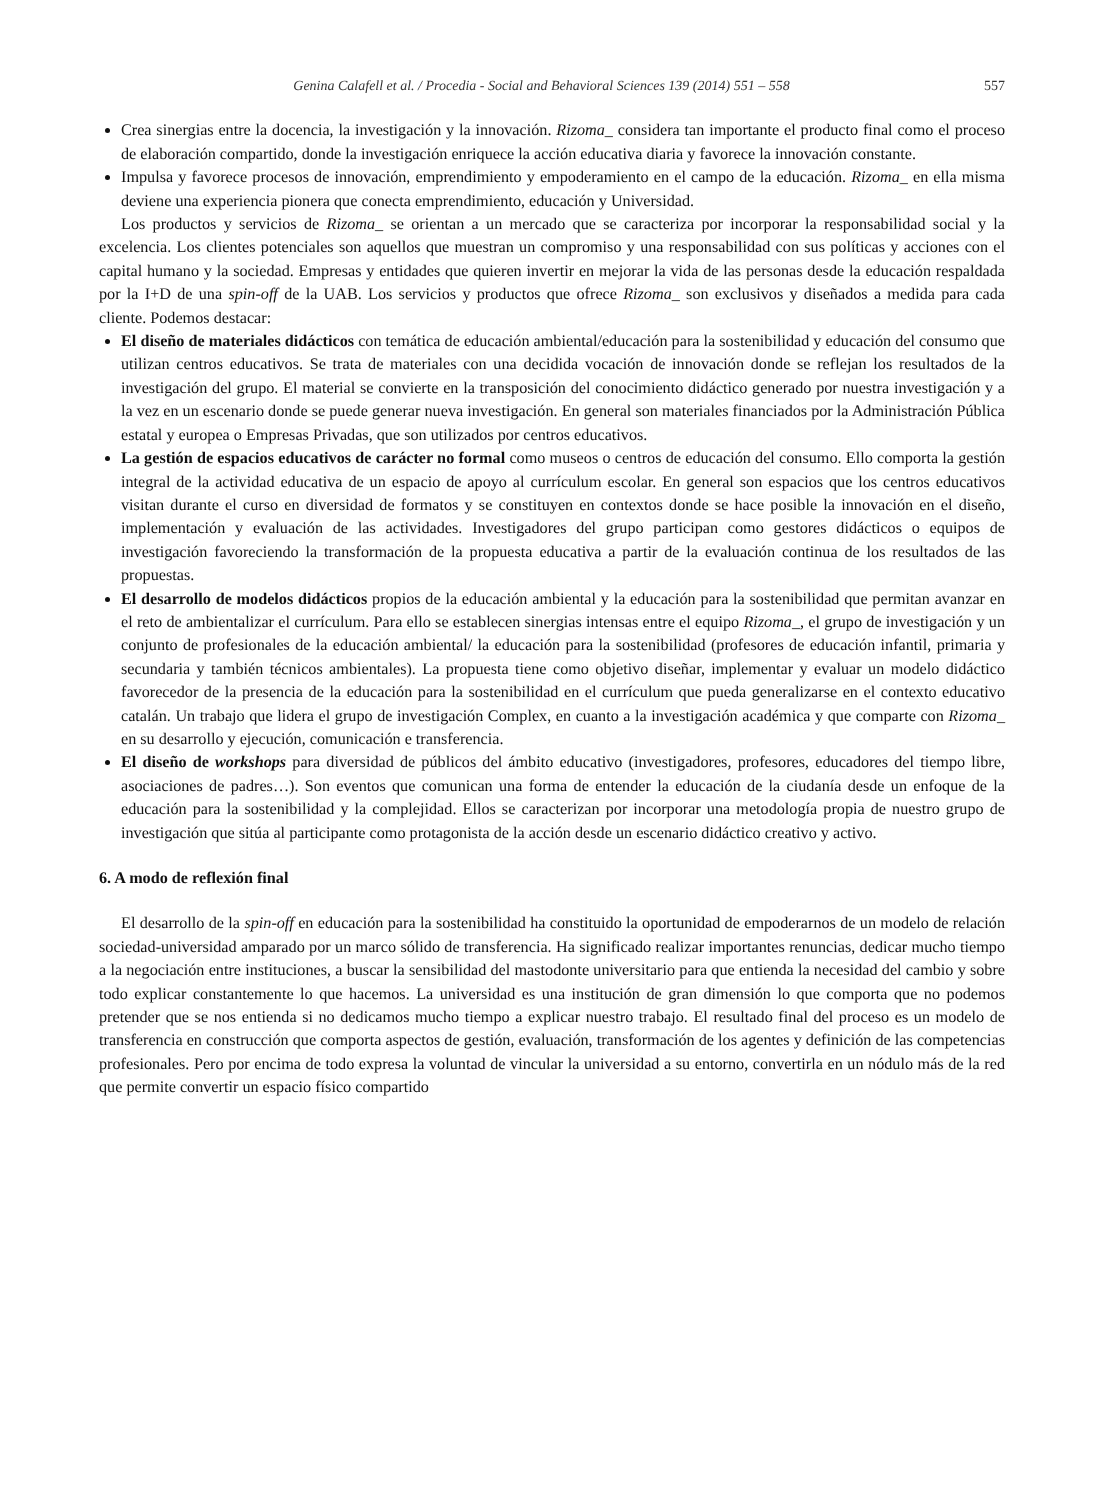Genina Calafell et al. / Procedia - Social and Behavioral Sciences 139 (2014) 551 – 558 557
Crea sinergias entre la docencia, la investigación y la innovación. Rizoma_ considera tan importante el producto final como el proceso de elaboración compartido, donde la investigación enriquece la acción educativa diaria y favorece la innovación constante.
Impulsa y favorece procesos de innovación, emprendimiento y empoderamiento en el campo de la educación. Rizoma_ en ella misma deviene una experiencia pionera que conecta emprendimiento, educación y Universidad.
Los productos y servicios de Rizoma_ se orientan a un mercado que se caracteriza por incorporar la responsabilidad social y la excelencia. Los clientes potenciales son aquellos que muestran un compromiso y una responsabilidad con sus políticas y acciones con el capital humano y la sociedad. Empresas y entidades que quieren invertir en mejorar la vida de las personas desde la educación respaldada por la I+D de una spin-off de la UAB. Los servicios y productos que ofrece Rizoma_ son exclusivos y diseñados a medida para cada cliente. Podemos destacar:
El diseño de materiales didácticos con temática de educación ambiental/educación para la sostenibilidad y educación del consumo que utilizan centros educativos. Se trata de materiales con una decidida vocación de innovación donde se reflejan los resultados de la investigación del grupo. El material se convierte en la transposición del conocimiento didáctico generado por nuestra investigación y a la vez en un escenario donde se puede generar nueva investigación. En general son materiales financiados por la Administración Pública estatal y europea o Empresas Privadas, que son utilizados por centros educativos.
La gestión de espacios educativos de carácter no formal como museos o centros de educación del consumo. Ello comporta la gestión integral de la actividad educativa de un espacio de apoyo al currículum escolar. En general son espacios que los centros educativos visitan durante el curso en diversidad de formatos y se constituyen en contextos donde se hace posible la innovación en el diseño, implementación y evaluación de las actividades. Investigadores del grupo participan como gestores didácticos o equipos de investigación favoreciendo la transformación de la propuesta educativa a partir de la evaluación continua de los resultados de las propuestas.
El desarrollo de modelos didácticos propios de la educación ambiental y la educación para la sostenibilidad que permitan avanzar en el reto de ambientalizar el currículum. Para ello se establecen sinergias intensas entre el equipo Rizoma_, el grupo de investigación y un conjunto de profesionales de la educación ambiental/ la educación para la sostenibilidad (profesores de educación infantil, primaria y secundaria y también técnicos ambientales). La propuesta tiene como objetivo diseñar, implementar y evaluar un modelo didáctico favorecedor de la presencia de la educación para la sostenibilidad en el currículum que pueda generalizarse en el contexto educativo catalán. Un trabajo que lidera el grupo de investigación Complex, en cuanto a la investigación académica y que comparte con Rizoma_ en su desarrollo y ejecución, comunicación e transferencia.
El diseño de workshops para diversidad de públicos del ámbito educativo (investigadores, profesores, educadores del tiempo libre, asociaciones de padres…). Son eventos que comunican una forma de entender la educación de la ciudanía desde un enfoque de la educación para la sostenibilidad y la complejidad. Ellos se caracterizan por incorporar una metodología propia de nuestro grupo de investigación que sitúa al participante como protagonista de la acción desde un escenario didáctico creativo y activo.
6. A modo de reflexión final
El desarrollo de la spin-off en educación para la sostenibilidad ha constituido la oportunidad de empoderarnos de un modelo de relación sociedad-universidad amparado por un marco sólido de transferencia. Ha significado realizar importantes renuncias, dedicar mucho tiempo a la negociación entre instituciones, a buscar la sensibilidad del mastodonte universitario para que entienda la necesidad del cambio y sobre todo explicar constantemente lo que hacemos. La universidad es una institución de gran dimensión lo que comporta que no podemos pretender que se nos entienda si no dedicamos mucho tiempo a explicar nuestro trabajo. El resultado final del proceso es un modelo de transferencia en construcción que comporta aspectos de gestión, evaluación, transformación de los agentes y definición de las competencias profesionales. Pero por encima de todo expresa la voluntad de vincular la universidad a su entorno, convertirla en un nódulo más de la red que permite convertir un espacio físico compartido